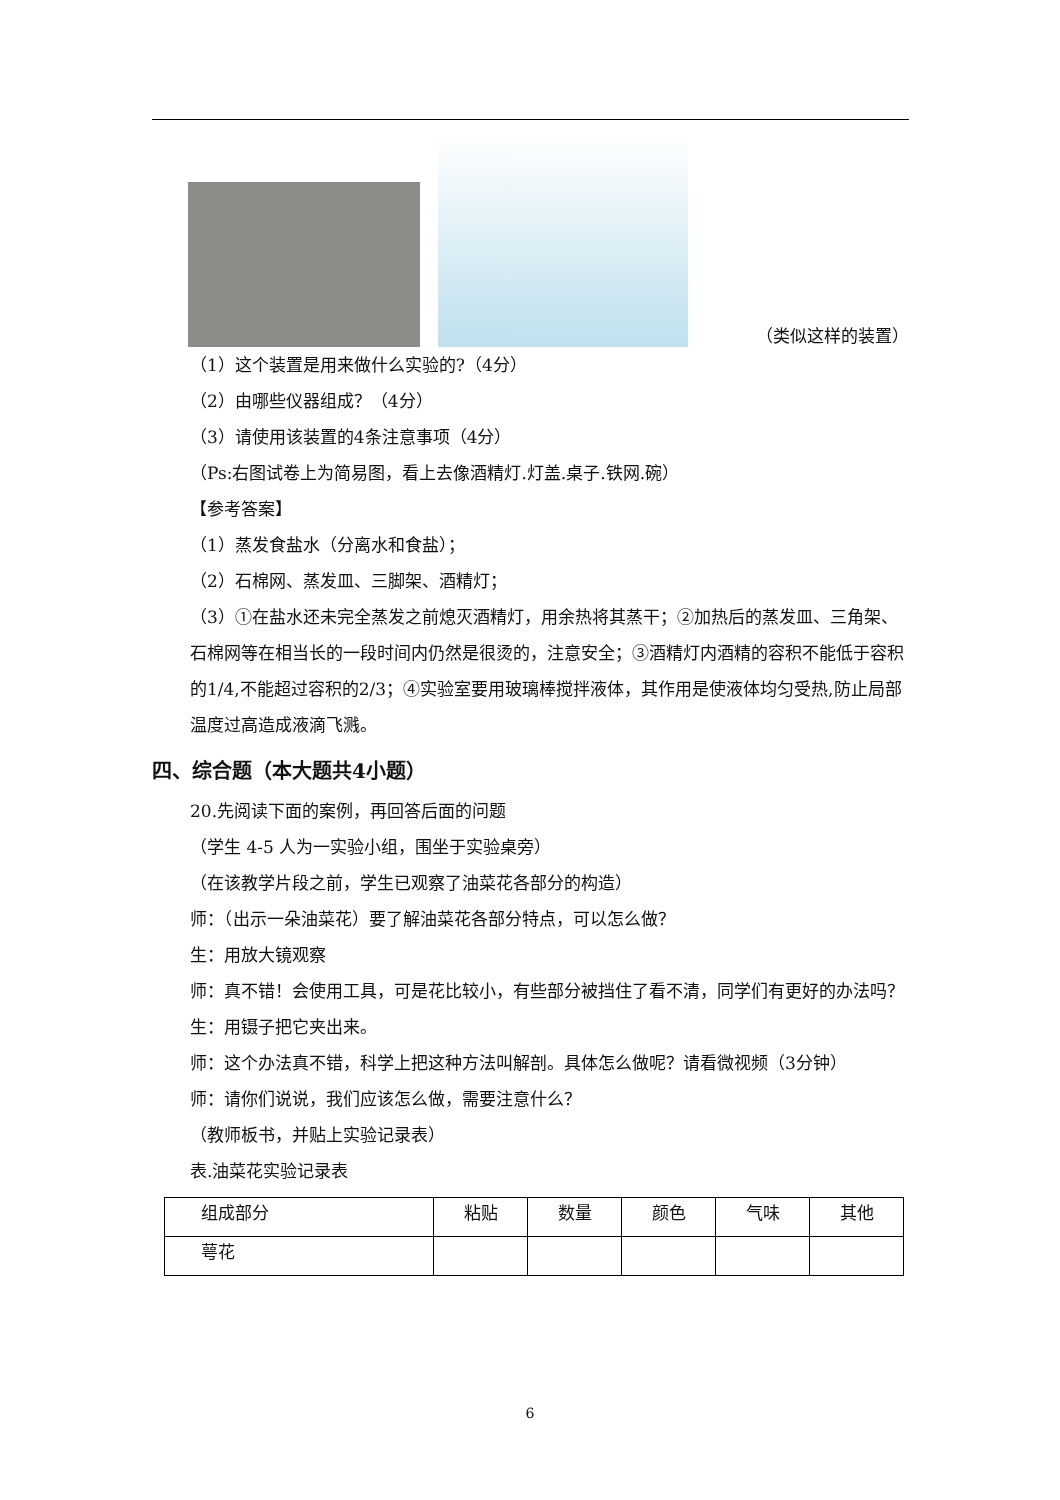（类似这样的装置）
（1）这个装置是用来做什么实验的?（4分）
（2）由哪些仪器组成？（4分）
（3）请使用该装置的4条注意事项（4分）
（Ps:右图试卷上为简易图，看上去像酒精灯.灯盖.桌子.铁网.碗）
【参考答案】
（1）蒸发食盐水（分离水和食盐）；
（2）石棉网、蒸发皿、三脚架、酒精灯；
（3）①在盐水还未完全蒸发之前熄灭酒精灯，用余热将其蒸干；②加热后的蒸发皿、三角架、石棉网等在相当长的一段时间内仍然是很烫的，注意安全；③酒精灯内酒精的容积不能低于容积的1/4,不能超过容积的2/3；④实验室要用玻璃棒搅拌液体，其作用是使液体均匀受热,防止局部温度过高造成液滴飞溅。
四、综合题（本大题共4小题）
20.先阅读下面的案例，再回答后面的问题
（学生 4-5 人为一实验小组，围坐于实验桌旁）
（在该教学片段之前，学生已观察了油菜花各部分的构造）
师：（出示一朵油菜花）要了解油菜花各部分特点，可以怎么做？
生：用放大镜观察
师：真不错！会使用工具，可是花比较小，有些部分被挡住了看不清，同学们有更好的办法吗？
生：用镊子把它夹出来。
师：这个办法真不错，科学上把这种方法叫解剖。具体怎么做呢？请看微视频（3分钟）
师：请你们说说，我们应该怎么做，需要注意什么？
（教师板书，并贴上实验记录表）
表.油菜花实验记录表
| 组成部分 | 粘贴 | 数量 | 颜色 | 气味 | 其他 |
| 萼花 | | | | | |
6